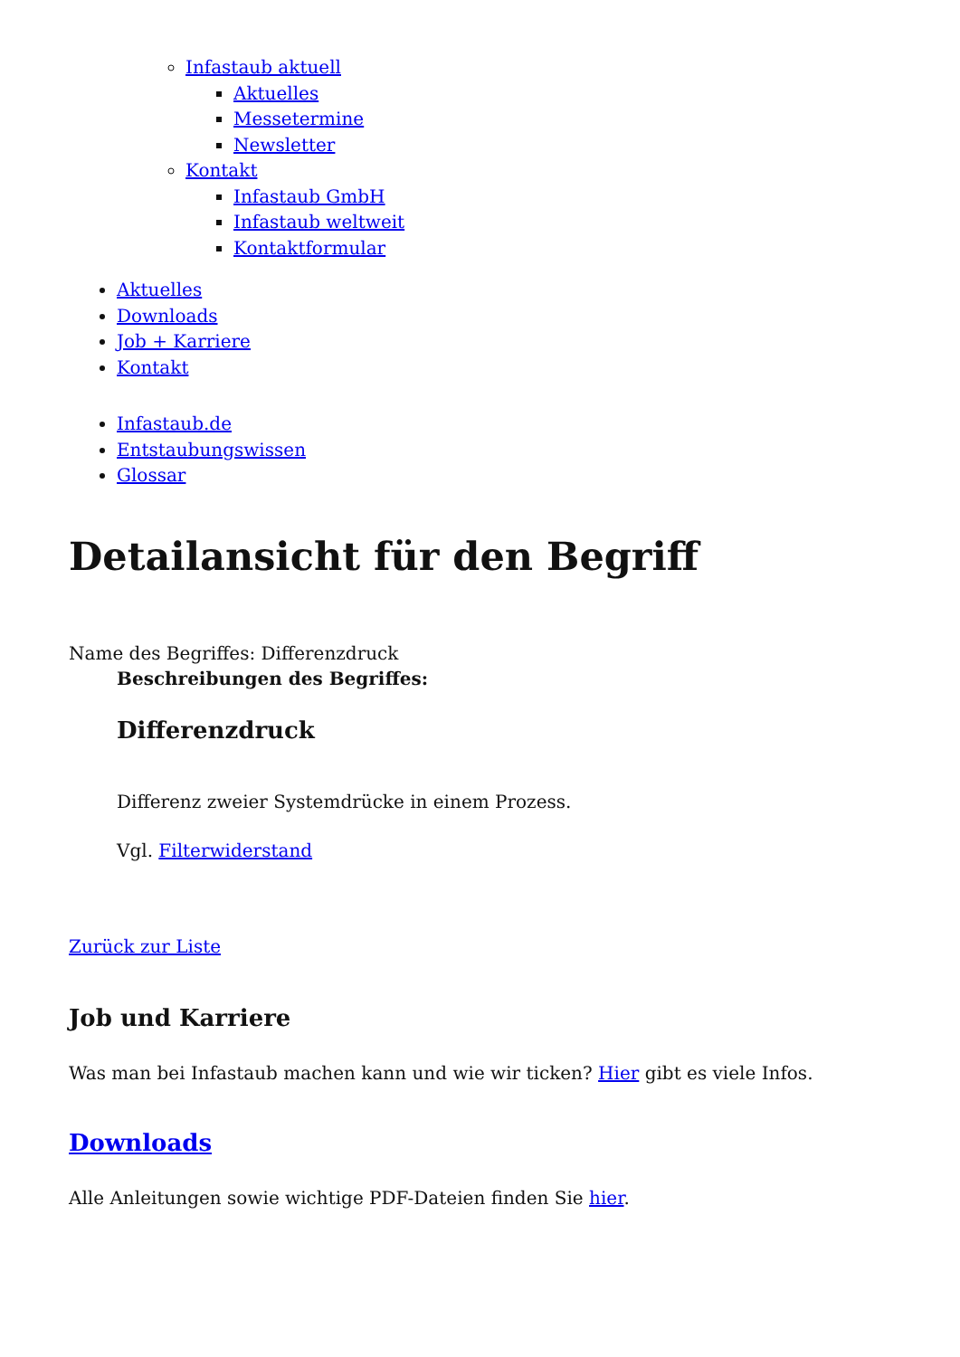Infastaub aktuell
Aktuelles
Messetermine
Newsletter
Kontakt
Infastaub GmbH
Infastaub weltweit
Kontaktformular
Aktuelles
Downloads
Job + Karriere
Kontakt
Infastaub.de
Entstaubungswissen
Glossar
Detailansicht für den Begriff
Name des Begriffes: Differenzdruck
Beschreibungen des Begriffes:
Differenzdruck
Differenz zweier Systemdrücke in einem Prozess.
Vgl. Filterwiderstand
Zurück zur Liste
Job und Karriere
Was man bei Infastaub machen kann und wie wir ticken? Hier gibt es viele Infos.
Downloads
Alle Anleitungen sowie wichtige PDF-Dateien finden Sie hier.